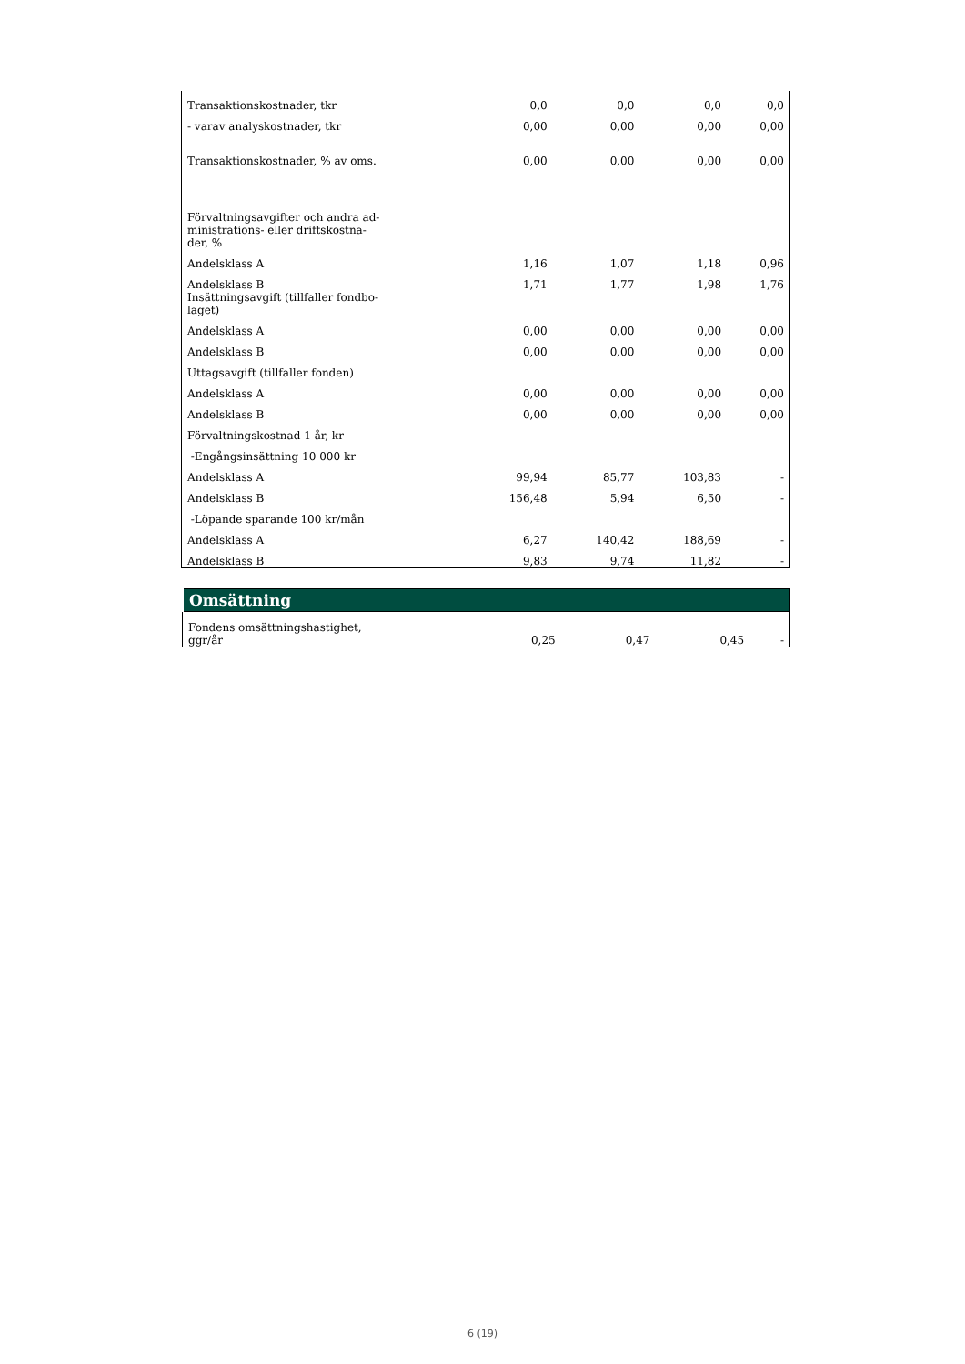| Transaktionskostnader, tkr | 0,0 | 0,0 | 0,0 | 0,0 |
| - varav analyskostnader, tkr | 0,00 | 0,00 | 0,00 | 0,00 |
| Transaktionskostnader, % av oms. | 0,00 | 0,00 | 0,00 | 0,00 |
| Förvaltningsavgifter och andra ad- ministrations- eller driftskostna- der, % | | | | |
| Andelsklass A | 1,16 | 1,07 | 1,18 | 0,96 |
| Andelsklass B | 1,71 | 1,77 | 1,98 | 1,76 |
| Insättningsavgift (tillfaller fondbo- laget) | | | | |
| Andelsklass A | 0,00 | 0,00 | 0,00 | 0,00 |
| Andelsklass B | 0,00 | 0,00 | 0,00 | 0,00 |
| Uttagsavgift (tillfaller fonden) | | | | |
| Andelsklass A | 0,00 | 0,00 | 0,00 | 0,00 |
| Andelsklass B | 0,00 | 0,00 | 0,00 | 0,00 |
| Förvaltningskostnad 1 år, kr | | | | |
| -Engångsinsättning 10 000 kr | | | | |
| Andelsklass A | 99,94 | 85,77 | 103,83 | - |
| Andelsklass B | 156,48 | 5,94 | 6,50 | - |
| -Löpande sparande 100 kr/mån | | | | |
| Andelsklass A | 6,27 | 140,42 | 188,69 | - |
| Andelsklass B | 9,83 | 9,74 | 11,82 | - |
| Omsättning | | | | |
| --- | --- | --- | --- | --- |
| Fondens omsättningshastighet, ggr/år | 0,25 | 0,47 | 0,45 | - |
6 (19)